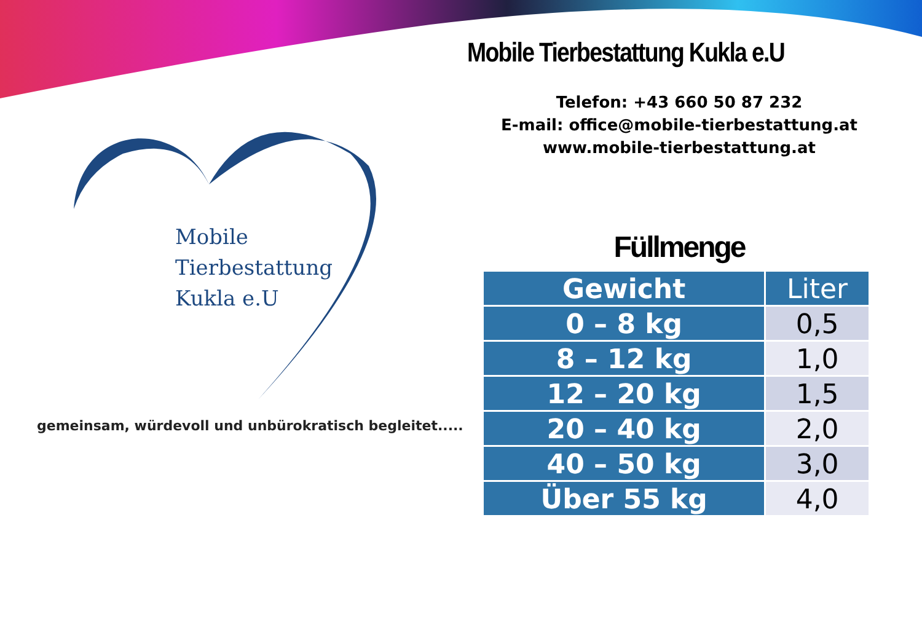Mobile
Tierbestattung
Kukla e.U
gemeinsam, würdevoll und unbürokratisch begleitet.....
Mobile Tierbestattung Kukla e.U
Telefon: +43 660 50 87 232
E-mail: office@mobile-tierbestattung.at
www.mobile-tierbestattung.at
Füllmenge
| Gewicht | Liter |
| --- | --- |
| 0 – 8 kg | 0,5 |
| 8 – 12 kg | 1,0 |
| 12 – 20 kg | 1,5 |
| 20 – 40 kg | 2,0 |
| 40 – 50 kg | 3,0 |
| Über 55 kg | 4,0 |